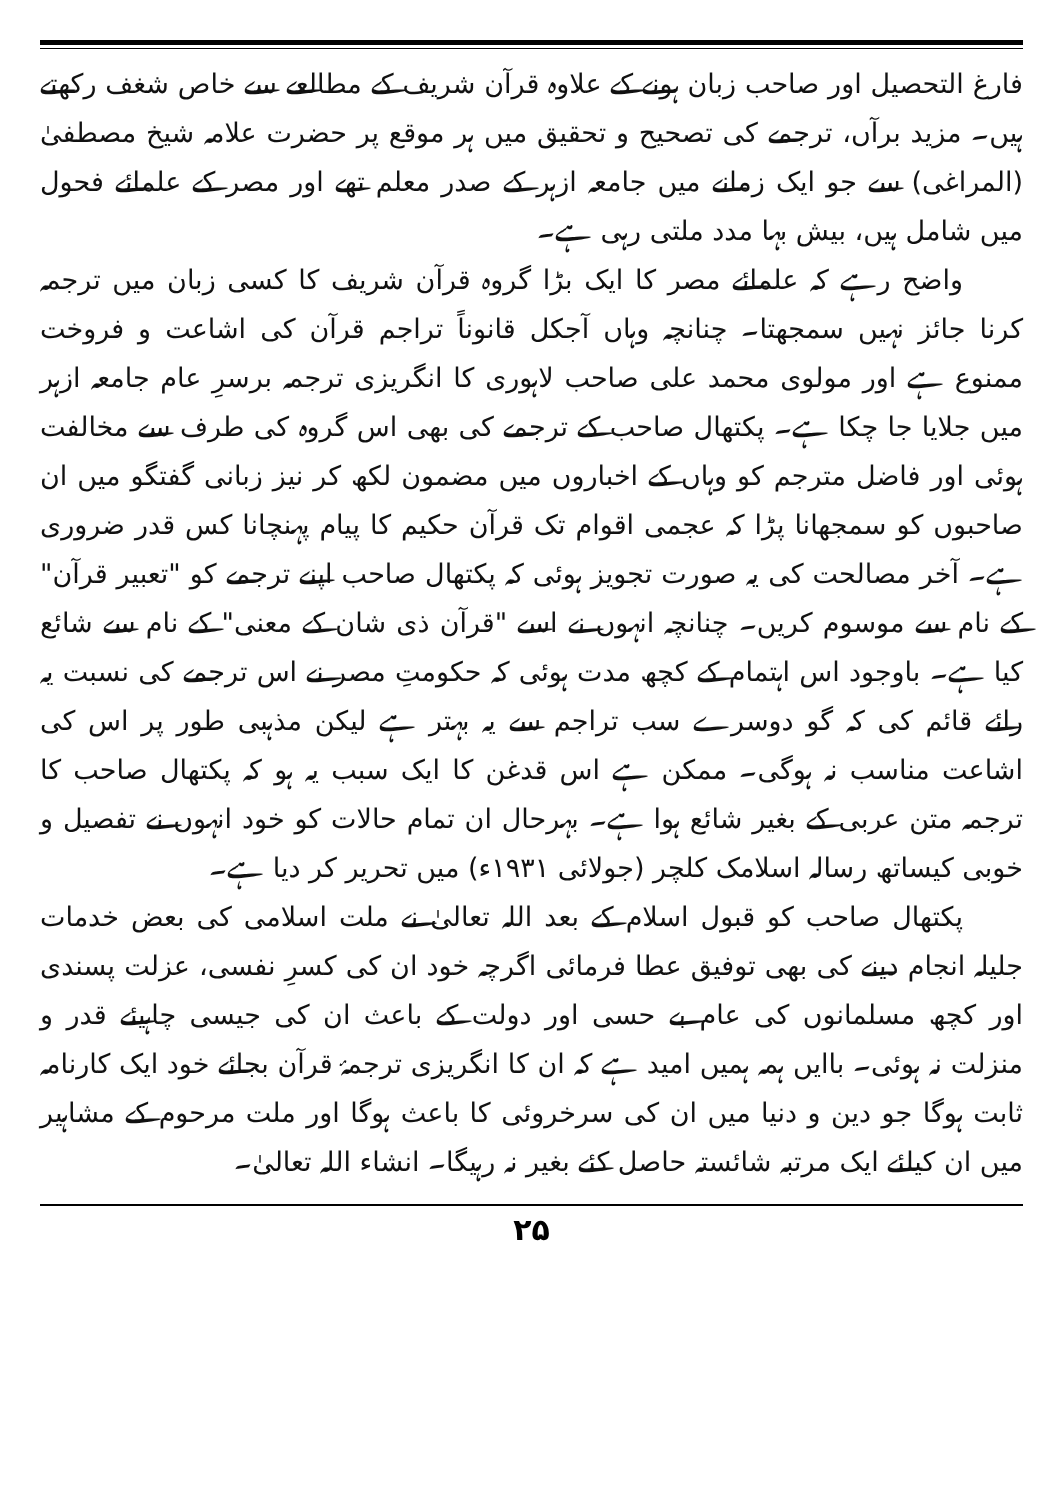فارغ التحصیل اور صاحب زبان ہونے کے علاوہ قرآن شریف کے مطالعے سے خاص شغف رکھتے ہیں۔ مزید برآں، ترجمے کی تصحیح و تحقیق میں ہر موقع پر حضرت علامہ شیخ مصطفیٰ (المراغی) سے جو ایک زمانے میں جامعہ ازہر کے صدر معلم تھے اور مصر کے علمائے فحول میں شامل ہیں، بیش بہا مدد ملتی رہی ہے۔
واضح رہے کہ علمائے مصر کا ایک بڑا گروہ قرآن شریف کا کسی زبان میں ترجمہ کرنا جائز نہیں سمجھتا۔ چنانچہ وہاں آجکل قانوناً تراجم قرآن کی اشاعت و فروخت ممنوع ہے اور مولوی محمد علی صاحب لاہوری کا انگریزی ترجمہ برسرِ عام جامعہ ازہر میں جلایا جا چکا ہے۔ پکتھال صاحب کے ترجمے کی بھی اس گروہ کی طرف سے مخالفت ہوئی اور فاضل مترجم کو وہاں کے اخباروں میں مضمون لکھ کر نیز زبانی گفتگو میں ان صاحبوں کو سمجھانا پڑا کہ عجمی اقوام تک قرآن حکیم کا پیام پہنچانا کس قدر ضروری ہے۔ آخر مصالحت کی یہ صورت تجویز ہوئی کہ پکتھال صاحب اپنے ترجمے کو "تعبیر قرآن" کے نام سے موسوم کریں۔ چنانچہ انہوں نے اسے "قرآن ذی شان کے معنی" کے نام سے شائع کیا ہے۔ باوجود اس اہتمام کے کچھ مدت ہوئی کہ حکومتِ مصر نے اس ترجمے کی نسبت یہ رائے قائم کی کہ گو دوسرے سب تراجم سے یہ بہتر ہے لیکن مذہبی طور پر اس کی اشاعت مناسب نہ ہوگی۔ ممکن ہے اس قدغن کا ایک سبب یہ ہو کہ پکتھال صاحب کا ترجمہ متن عربی کے بغیر شائع ہوا ہے۔ بہرحال ان تمام حالات کو خود انہوں نے تفصیل و خوبی کیساتھ رسالہ اسلامک کلچر (جولائی ۱۹۳۱ء) میں تحریر کر دیا ہے۔
پکتھال صاحب کو قبول اسلام کے بعد اللہ تعالیٰ نے ملت اسلامی کی بعض خدمات جلیلہ انجام دینے کی بھی توفیق عطا فرمائی اگرچہ خود ان کی کسرِ نفسی، عزلت پسندی اور کچھ مسلمانوں کی عام بے حسی اور دولت کے باعث ان کی جیسی چاہیئے قدر و منزلت نہ ہوئی۔ باایں ہمہ ہمیں امید ہے کہ ان کا انگریزی ترجمۂ قرآن بجائے خود ایک کارنامہ ثابت ہوگا جو دین و دنیا میں ان کی سرخروئی کا باعث ہوگا اور ملت مرحوم کے مشاہیر میں ان کیلئے ایک مرتبہ شائستہ حاصل کئے بغیر نہ رہیگا۔ انشاء اللہ تعالیٰ۔
۲۵